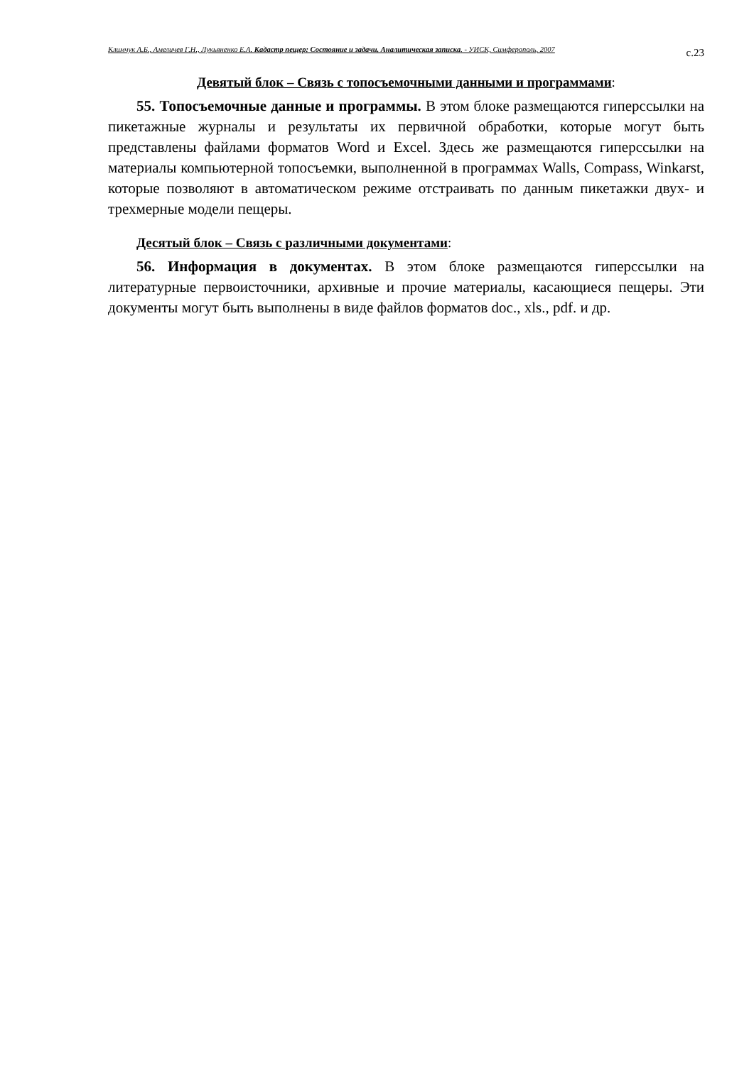Климчук А.Б., Амеличев Г.Н., Лукьяненко Е.А. Кадастр пещер: Состояние и задачи. Аналитическая записка. - УИСК, Симферополь, 2007 с.23
Девятый блок – Связь с топосъемочными данными и программами:
55. Топосъемочные данные и программы. В этом блоке размещаются гиперссылки на пикетажные журналы и результаты их первичной обработки, которые могут быть представлены файлами форматов Word и Excel. Здесь же размещаются гиперссылки на материалы компьютерной топосъемки, выполненной в программах Walls, Compass, Winkarst, которые позволяют в автоматическом режиме отстраивать по данным пикетажки двух- и трехмерные модели пещеры.
Десятый блок – Связь с различными документами:
56. Информация в документах. В этом блоке размещаются гиперссылки на литературные первоисточники, архивные и прочие материалы, касающиеся пещеры. Эти документы могут быть выполнены в виде файлов форматов doc., xls., pdf. и др.